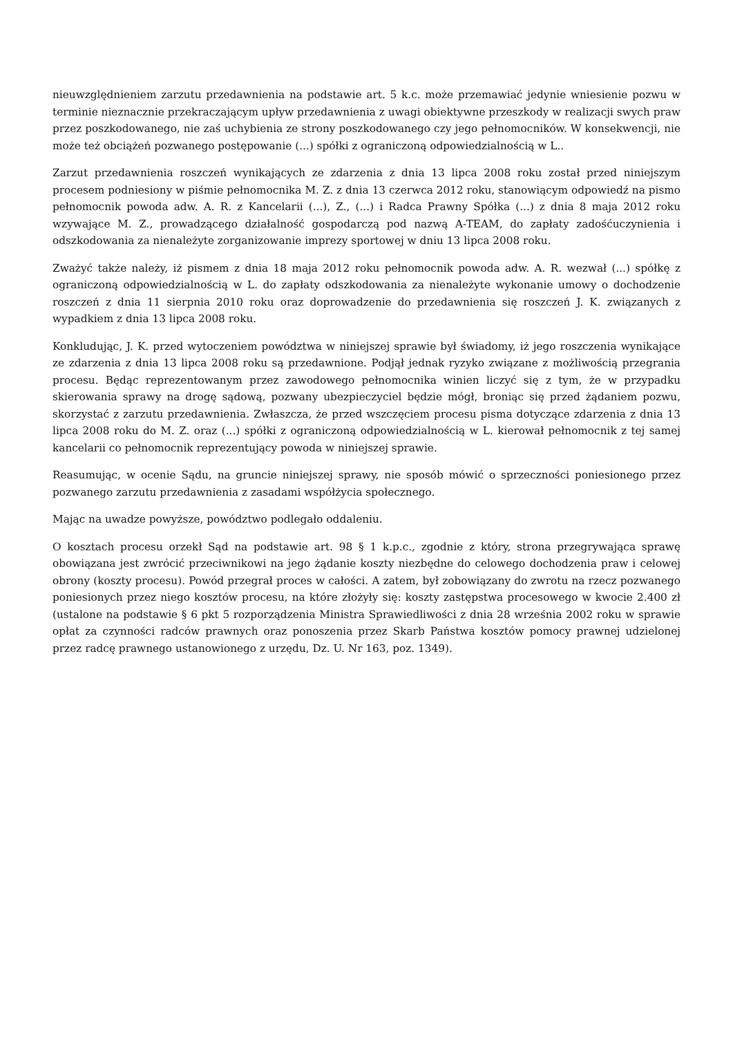nieuwzględnieniem zarzutu przedawnienia na podstawie art. 5 k.c. może przemawiać jedynie wniesienie pozwu w terminie nieznacznie przekraczającym upływ przedawnienia z uwagi obiektywne przeszkody w realizacji swych praw przez poszkodowanego, nie zaś uchybienia ze strony poszkodowanego czy jego pełnomocników. W konsekwencji, nie może też obciążeń pozwanego postępowanie (...) spółki z ograniczoną odpowiedzialnością w L..
Zarzut przedawnienia roszczeń wynikających ze zdarzenia z dnia 13 lipca 2008 roku został przed niniejszym procesem podniesiony w piśmie pełnomocnika M. Z. z dnia 13 czerwca 2012 roku, stanowiącym odpowiedź na pismo pełnomocnik powoda adw. A. R. z Kancelarii (...), Z., (...) i Radca Prawny Spółka (...) z dnia 8 maja 2012 roku wzywające M. Z., prowadzącego działalność gospodarczą pod nazwą A-TEAM, do zapłaty zadośćuczynienia i odszkodowania za nienależyte zorganizowanie imprezy sportowej w dniu 13 lipca 2008 roku.
Zważyć także należy, iż pismem z dnia 18 maja 2012 roku pełnomocnik powoda adw. A. R. wezwał (...) spółkę z ograniczoną odpowiedzialnością w L. do zapłaty odszkodowania za nienależyte wykonanie umowy o dochodzenie roszczeń z dnia 11 sierpnia 2010 roku oraz doprowadzenie do przedawnienia się roszczeń J. K. związanych z wypadkiem z dnia 13 lipca 2008 roku.
Konkludując, J. K. przed wytoczeniem powództwa w niniejszej sprawie był świadomy, iż jego roszczenia wynikające ze zdarzenia z dnia 13 lipca 2008 roku są przedawnione. Podjął jednak ryzyko związane z możliwością przegrania procesu. Będąc reprezentowanym przez zawodowego pełnomocnika winien liczyć się z tym, że w przypadku skierowania sprawy na drogę sądową, pozwany ubezpieczyciel będzie mógł, broniąc się przed żądaniem pozwu, skorzystać z zarzutu przedawnienia. Zwłaszcza, że przed wszczęciem procesu pisma dotyczące zdarzenia z dnia 13 lipca 2008 roku do M. Z. oraz (...) spółki z ograniczoną odpowiedzialnością w L. kierował pełnomocnik z tej samej kancelarii co pełnomocnik reprezentujący powoda w niniejszej sprawie.
Reasumując, w ocenie Sądu, na gruncie niniejszej sprawy, nie sposób mówić o sprzeczności poniesionego przez pozwanego zarzutu przedawnienia z zasadami współżycia społecznego.
Mając na uwadze powyższe, powództwo podlegało oddaleniu.
O kosztach procesu orzekł Sąd na podstawie art. 98 § 1 k.p.c., zgodnie z który, strona przegrywająca sprawę obowiązana jest zwrócić przeciwnikowi na jego żądanie koszty niezbędne do celowego dochodzenia praw i celowej obrony (koszty procesu). Powód przegrał proces w całości. A zatem, był zobowiązany do zwrotu na rzecz pozwanego poniesionych przez niego kosztów procesu, na które złożyły się: koszty zastępstwa procesowego w kwocie 2.400 zł (ustalone na podstawie § 6 pkt 5 rozporządzenia Ministra Sprawiedliwości z dnia 28 września 2002 roku w sprawie opłat za czynności radców prawnych oraz ponoszenia przez Skarb Państwa kosztów pomocy prawnej udzielonej przez radcę prawnego ustanowionego z urzędu, Dz. U. Nr 163, poz. 1349).